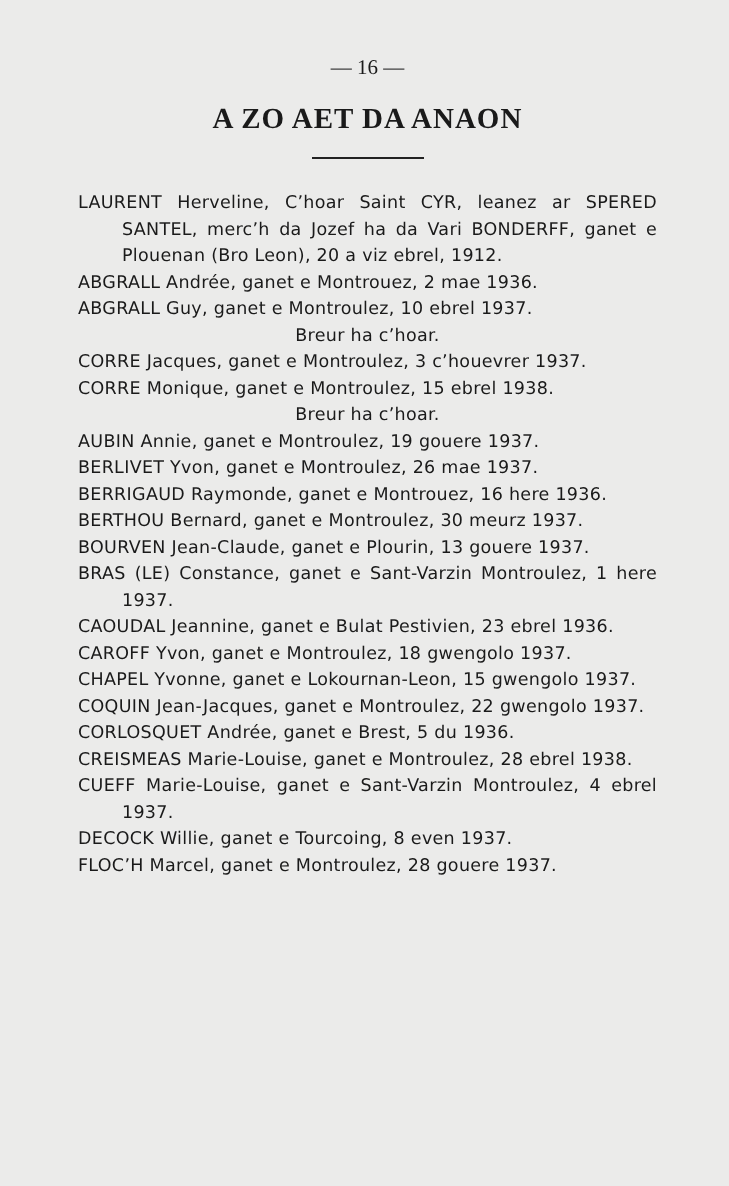— 16 —
A ZO AET DA ANAON
LAURENT Herveline, C’hoar Saint CYR, leanez ar SPERED SANTEL, merc’h da Jozef ha da Vari BONDERFF, ganet e Plouenan (Bro Leon), 20 a viz ebrel, 1912.
ABGRALL Andrée, ganet e Montrouez, 2 mae 1936.
ABGRALL Guy, ganet e Montroulez, 10 ebrel 1937.
Breur ha c’hoar.
CORRE Jacques, ganet e Montroulez, 3 c’houevrer 1937.
CORRE Monique, ganet e Montroulez, 15 ebrel 1938.
Breur ha c’hoar.
AUBIN Annie, ganet e Montroulez, 19 gouere 1937.
BERLIVET Yvon, ganet e Montroulez, 26 mae 1937.
BERRIGAUD Raymonde, ganet e Montrouez, 16 here 1936.
BERTHOU Bernard, ganet e Montroulez, 30 meurz 1937.
BOURVEN Jean-Claude, ganet e Plourin, 13 gouere 1937.
BRAS (LE) Constance, ganet e Sant-Varzin Montroulez, 1 here 1937.
CAOUDAL Jeannine, ganet e Bulat Pestivien, 23 ebrel 1936.
CAROFF Yvon, ganet e Montroulez, 18 gwengolo 1937.
CHAPEL Yvonne, ganet e Lokournan-Leon, 15 gwengolo 1937.
COQUIN Jean-Jacques, ganet e Montroulez, 22 gwengolo 1937.
CORLOSQUET Andrée, ganet e Brest, 5 du 1936.
CREISMEAS Marie-Louise, ganet e Montroulez, 28 ebrel 1938.
CUEFF Marie-Louise, ganet e Sant-Varzin Montroulez, 4 ebrel 1937.
DECOCK Willie, ganet e Tourcoing, 8 even 1937.
FLOC’H Marcel, ganet e Montroulez, 28 gouere 1937.